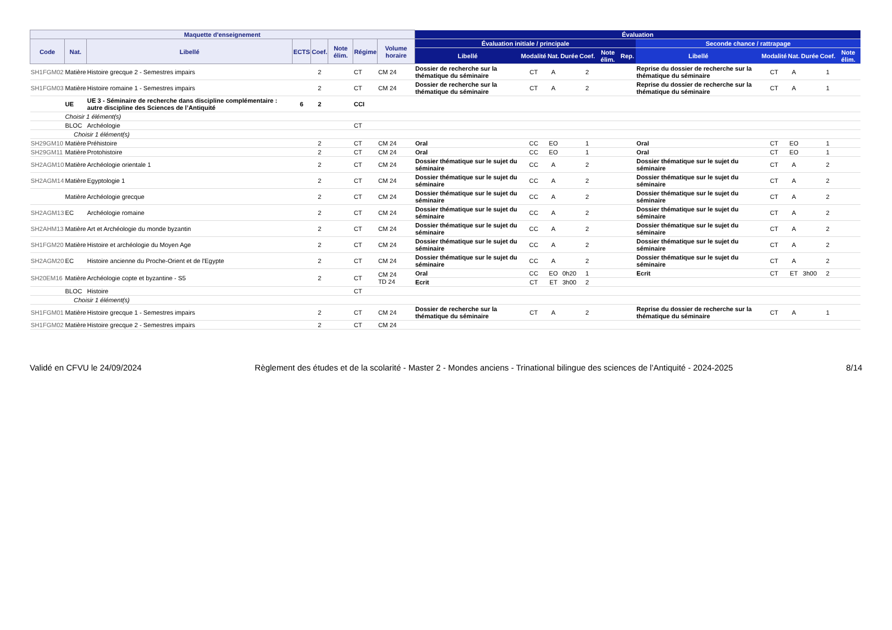| Maquette d'enseignement | | | | | | | | Évaluation | | | | | | | | | | | | | |
| --- | --- | --- | --- | --- | --- | --- | --- | --- | --- | --- | --- | --- | --- | --- | --- | --- | --- | --- | --- | --- | --- |
| Code | Nat. | Libellé | ECTS | Coef. | Note élim. | Régime | Volume horaire | Évaluation initiale / principale | | | | | | | | Seconde chance / rattrapage | | | | | |
| | | | | | | | | Libellé | Modalité | Nat. | Durée | Coef. | Note élim. | Rep. | | Libellé | Modalité | Nat. | Durée | Coef. | Note élim. |
| SH1FGM02 | Matière | Histoire grecque 2 - Semestres impairs | | 2 | | CT | CM 24 | Dossier de recherche sur la thématique du séminaire | CT | A | | 2 | | | | Reprise du dossier de recherche sur la thématique du séminaire | CT | A | | 1 | |
| SH1FGM03 | Matière | Histoire romaine 1 - Semestres impairs | | 2 | | CT | CM 24 | Dossier de recherche sur la thématique du séminaire | CT | A | | 2 | | | | Reprise du dossier de recherche sur la thématique du séminaire | CT | A | | 1 | |
| | UE | UE 3 - Séminaire de recherche dans discipline complémentaire : autre discipline des Sciences de l’Antiquité | 6 | 2 | | CCI | | | | | | | | | | | | | | | |
| | Choisir 1 élément(s) | | | | | | | | | | | | | | | | | | | | |
| | BLOC | Archéologie | | | | CT | | | | | | | | | | | | | | | |
| | Choisir 1 élément(s) | | | | | | | | | | | | | | | | | | | | |
| SH29GM10 | Matière | Préhistoire | | 2 | | CT | CM 24 | Oral | CC | EO | | 1 | | | | Oral | CT | EO | | 1 | |
| SH29GM11 | Matière | Protohistoire | | 2 | | CT | CM 24 | Oral | CC | EO | | 1 | | | | Oral | CT | EO | | 1 | |
| SH2AGM10 | Matière | Archéologie orientale 1 | | 2 | | CT | CM 24 | Dossier thématique sur le sujet du séminaire | CC | A | | 2 | | | | Dossier thématique sur le sujet du séminaire | CT | A | | 2 | |
| SH2AGM14 | Matière | Egyptologie 1 | | 2 | | CT | CM 24 | Dossier thématique sur le sujet du séminaire | CC | A | | 2 | | | | Dossier thématique sur le sujet du séminaire | CT | A | | 2 | |
| | Matière | Archéologie grecque | | 2 | | CT | CM 24 | Dossier thématique sur le sujet du séminaire | CC | A | | 2 | | | | Dossier thématique sur le sujet du séminaire | CT | A | | 2 | |
| SH2AGM13 | EC | Archéologie romaine | | 2 | | CT | CM 24 | Dossier thématique sur le sujet du séminaire | CC | A | | 2 | | | | Dossier thématique sur le sujet du séminaire | CT | A | | 2 | |
| SH2AHM13 | Matière | Art et Archéologie du monde byzantin | | 2 | | CT | CM 24 | Dossier thématique sur le sujet du séminaire | CC | A | | 2 | | | | Dossier thématique sur le sujet du séminaire | CT | A | | 2 | |
| SH1FGM20 | Matière | Histoire et archéologie du Moyen Age | | 2 | | CT | CM 24 | Dossier thématique sur le sujet du séminaire | CC | A | | 2 | | | | Dossier thématique sur le sujet du séminaire | CT | A | | 2 | |
| SH2AGM20 | EC | Histoire ancienne du Proche-Orient et de l'Egypte | | 2 | | CT | CM 24 | Dossier thématique sur le sujet du séminaire | CC | A | | 2 | | | | Dossier thématique sur le sujet du séminaire | CT | A | | 2 | |
| SH20EM16 | Matière | Archéologie copte et byzantine - S5 | | 2 | | CT | CM 24 TD 24 | Oral | CC | EO | 0h20 | 1 | | | | Ecrit | CT | ET | 3h00 | 2 | |
| | | | | | | | | Ecrit | CT | ET | 3h00 | 2 | | | | | | | | | |
| | BLOC | Histoire | | | | CT | | | | | | | | | | | | | | | |
| | Choisir 1 élément(s) | | | | | | | | | | | | | | | | | | | | |
| SH1FGM01 | Matière | Histoire grecque 1 - Semestres impairs | | 2 | | CT | CM 24 | Dossier de recherche sur la thématique du séminaire | CT | A | | 2 | | | | Reprise du dossier de recherche sur la thématique du séminaire | CT | A | | 1 | |
| SH1FGM02 | Matière | Histoire grecque 2 - Semestres impairs | | 2 | | CT | CM 24 | | | | | | | | | | | | | | |
Validé en CFVU le 24/09/2024 Règlement des études et de la scolarité - Master 2 - Mondes anciens - Trinational bilingue des sciences de l'Antiquité - 2024-2025 8/14